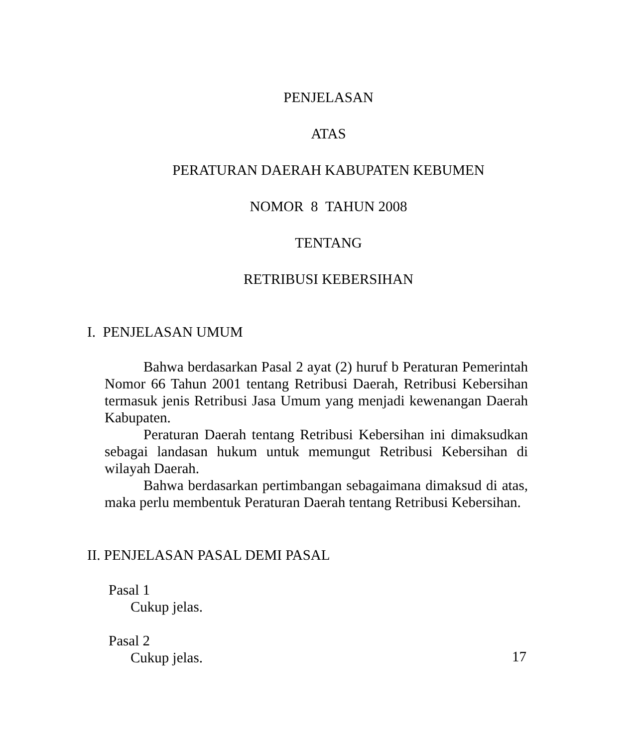PENJELASAN
ATAS
PERATURAN DAERAH KABUPATEN KEBUMEN
NOMOR 8 TAHUN 2008
TENTANG
RETRIBUSI KEBERSIHAN
I. PENJELASAN UMUM
Bahwa berdasarkan Pasal 2 ayat (2) huruf b Peraturan Pemerintah Nomor 66 Tahun 2001 tentang Retribusi Daerah, Retribusi Kebersihan termasuk jenis Retribusi Jasa Umum yang menjadi kewenangan Daerah Kabupaten.
Peraturan Daerah tentang Retribusi Kebersihan ini dimaksudkan sebagai landasan hukum untuk memungut Retribusi Kebersihan di wilayah Daerah.
Bahwa berdasarkan pertimbangan sebagaimana dimaksud di atas, maka perlu membentuk Peraturan Daerah tentang Retribusi Kebersihan.
II. PENJELASAN PASAL DEMI PASAL
Pasal 1
Cukup jelas.
Pasal 2
Cukup jelas.
17